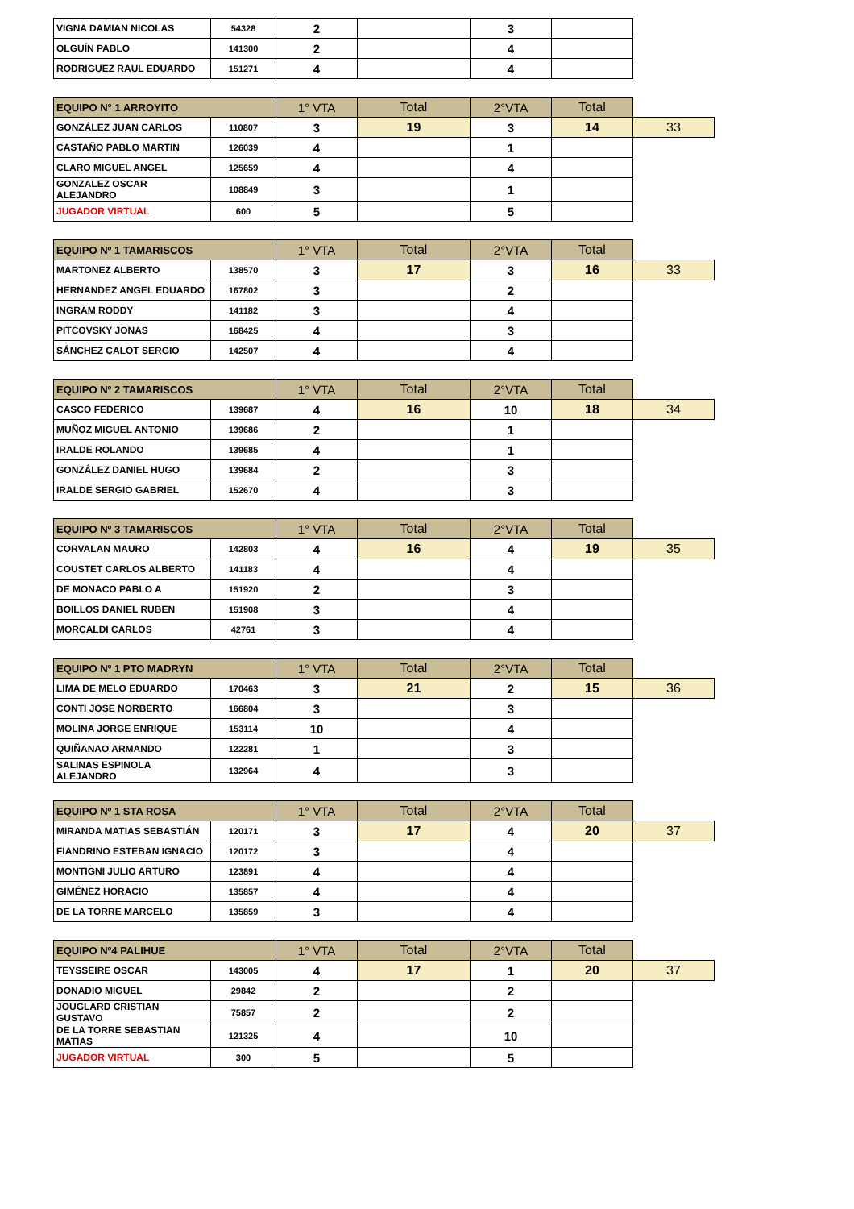| VIGNA DAMIAN NICOLAS | 54328 | 2 | | 3 | |
| OLGUÍN PABLO | 141300 | 2 | | 4 | |
| RODRIGUEZ RAUL EDUARDO | 151271 | 4 | | 4 | |
| EQUIPO N° 1 ARROYITO | | 1° VTA | Total | 2°VTA | Total | |
| GONZÁLEZ JUAN CARLOS | 110807 | 3 | 19 | 3 | 14 | 33 |
| CASTAÑO PABLO MARTIN | 126039 | 4 | | 1 | | |
| CLARO MIGUEL ANGEL | 125659 | 4 | | 4 | | |
| GONZALEZ OSCAR ALEJANDRO | 108849 | 3 | | 1 | | |
| JUGADOR VIRTUAL | 600 | 5 | | 5 | | |
| EQUIPO Nº 1 TAMARISCOS | | 1° VTA | Total | 2°VTA | Total | |
| MARTONEZ ALBERTO | 138570 | 3 | 17 | 3 | 16 | 33 |
| HERNANDEZ ANGEL EDUARDO | 167802 | 3 | | 2 | | |
| INGRAM RODDY | 141182 | 3 | | 4 | | |
| PITCOVSKY JONAS | 168425 | 4 | | 3 | | |
| SÁNCHEZ CALOT SERGIO | 142507 | 4 | | 4 | | |
| EQUIPO Nº 2 TAMARISCOS | | 1° VTA | Total | 2°VTA | Total | |
| CASCO FEDERICO | 139687 | 4 | 16 | 10 | 18 | 34 |
| MUÑOZ MIGUEL ANTONIO | 139686 | 2 | | 1 | | |
| IRALDE ROLANDO | 139685 | 4 | | 1 | | |
| GONZÁLEZ DANIEL HUGO | 139684 | 2 | | 3 | | |
| IRALDE SERGIO GABRIEL | 152670 | 4 | | 3 | | |
| EQUIPO Nº 3 TAMARISCOS | | 1° VTA | Total | 2°VTA | Total | |
| CORVALAN MAURO | 142803 | 4 | 16 | 4 | 19 | 35 |
| COUSTET CARLOS ALBERTO | 141183 | 4 | | 4 | | |
| DE MONACO PABLO A | 151920 | 2 | | 3 | | |
| BOILLOS DANIEL RUBEN | 151908 | 3 | | 4 | | |
| MORCALDI CARLOS | 42761 | 3 | | 4 | | |
| EQUIPO Nº 1 PTO MADRYN | | 1° VTA | Total | 2°VTA | Total | |
| LIMA DE MELO EDUARDO | 170463 | 3 | 21 | 2 | 15 | 36 |
| CONTI JOSE NORBERTO | 166804 | 3 | | 3 | | |
| MOLINA JORGE ENRIQUE | 153114 | 10 | | 4 | | |
| QUIÑANAO ARMANDO | 122281 | 1 | | 3 | | |
| SALINAS ESPINOLA ALEJANDRO | 132964 | 4 | | 3 | | |
| EQUIPO Nº 1 STA ROSA | | 1° VTA | Total | 2°VTA | Total | |
| MIRANDA MATIAS SEBASTIÁN | 120171 | 3 | 17 | 4 | 20 | 37 |
| FIANDRINO ESTEBAN IGNACIO | 120172 | 3 | | 4 | | |
| MONTIGNI JULIO ARTURO | 123891 | 4 | | 4 | | |
| GIMÉNEZ HORACIO | 135857 | 4 | | 4 | | |
| DE LA TORRE MARCELO | 135859 | 3 | | 4 | | |
| EQUIPO Nº4 PALIHUE | | 1° VTA | Total | 2°VTA | Total | |
| TEYSSEIRE OSCAR | 143005 | 4 | 17 | 1 | 20 | 37 |
| DONADIO MIGUEL | 29842 | 2 | | 2 | | |
| JOUGLARD CRISTIAN GUSTAVO | 75857 | 2 | | 2 | | |
| DE LA TORRE SEBASTIAN MATIAS | 121325 | 4 | | 10 | | |
| JUGADOR VIRTUAL | 300 | 5 | | 5 | | |